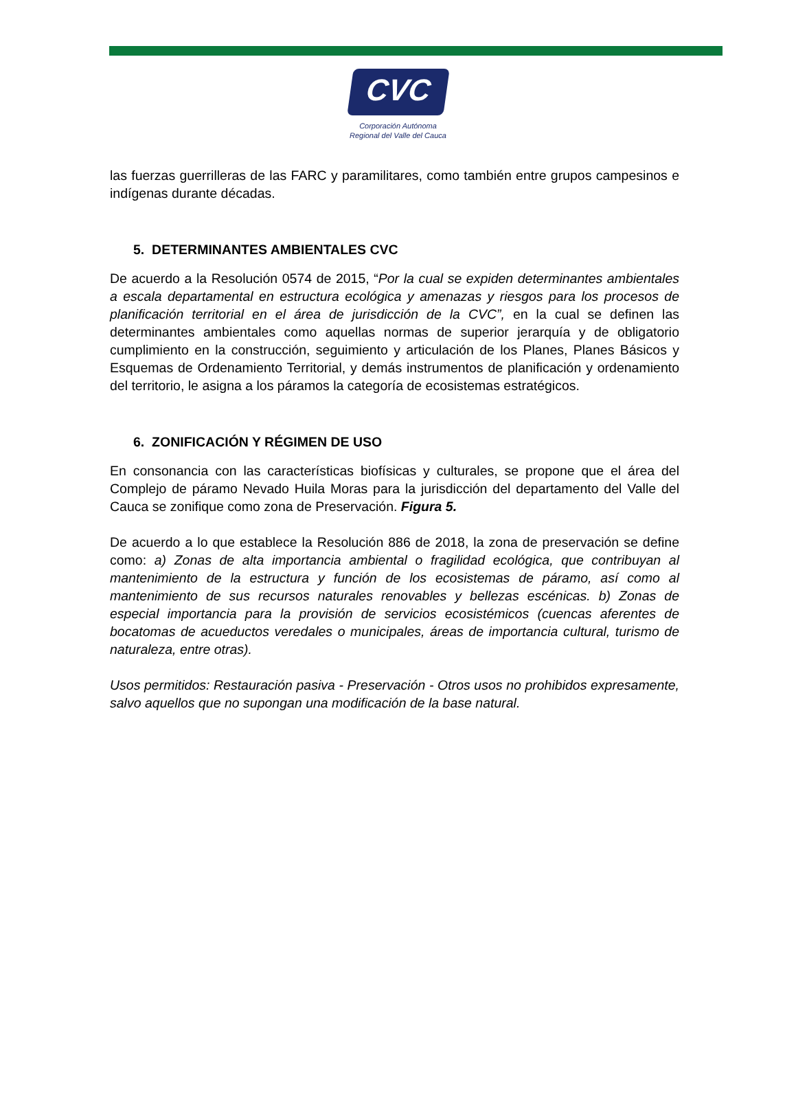CVC
Corporación Autónoma
Regional del Valle del Cauca
las fuerzas guerrilleras de las FARC y paramilitares, como también entre grupos campesinos e indígenas durante décadas.
5. DETERMINANTES AMBIENTALES CVC
De acuerdo a la Resolución 0574 de 2015, “Por la cual se expiden determinantes ambientales a escala departamental en estructura ecológica y amenazas y riesgos para los procesos de planificación territorial en el área de jurisdicción de la CVC”, en la cual se definen las determinantes ambientales como aquellas normas de superior jerarquía y de obligatorio cumplimiento en la construcción, seguimiento y articulación de los Planes, Planes Básicos y Esquemas de Ordenamiento Territorial, y demás instrumentos de planificación y ordenamiento del territorio, le asigna a los páramos la categoría de ecosistemas estratégicos.
6. ZONIFICACIÓN Y RÉGIMEN DE USO
En consonancia con las características biofísicas y culturales, se propone que el área del Complejo de páramo Nevado Huila Moras para la jurisdicción del departamento del Valle del Cauca se zonifique como zona de Preservación. Figura 5.
De acuerdo a lo que establece la Resolución 886 de 2018, la zona de preservación se define como: a) Zonas de alta importancia ambiental o fragilidad ecológica, que contribuyan al mantenimiento de la estructura y función de los ecosistemas de páramo, así como al mantenimiento de sus recursos naturales renovables y bellezas escénicas. b) Zonas de especial importancia para la provisión de servicios ecosistémicos (cuencas aferentes de bocatomas de acueductos veredales o municipales, áreas de importancia cultural, turismo de naturaleza, entre otras).
Usos permitidos: Restauración pasiva - Preservación - Otros usos no prohibidos expresamente, salvo aquellos que no supongan una modificación de la base natural.